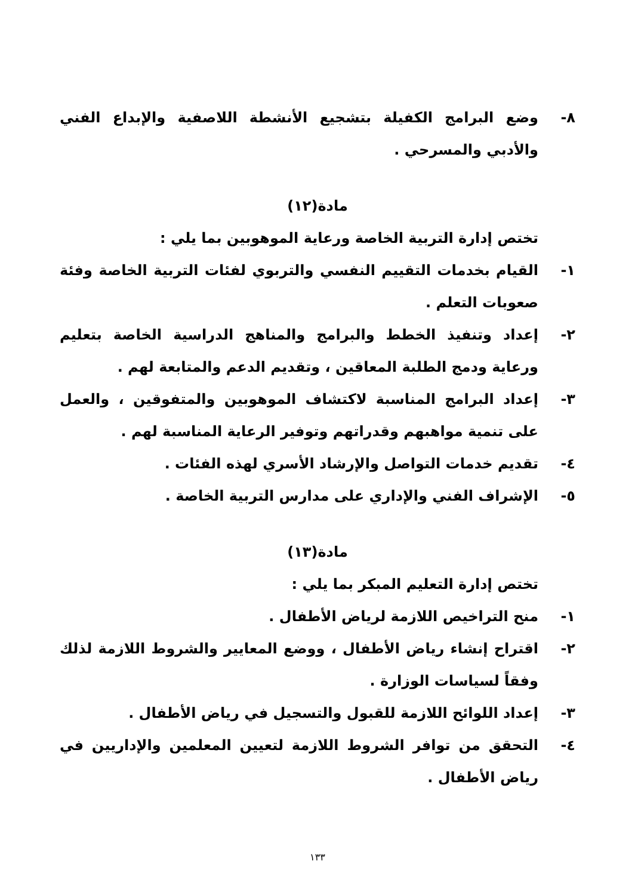٨- وضع البرامج الكفيلة بتشجيع الأنشطة اللاصفية والإبداع الفني والأدبي والمسرحي .
مادة(١٢)
تختص إدارة التربية الخاصة ورعاية الموهوبين بما يلي :
١- القيام بخدمات التقييم النفسي والتربوي لفئات التربية الخاصة وفئة صعوبات التعلم .
٢- إعداد وتنفيذ الخطط والبرامج والمناهج الدراسية الخاصة بتعليم ورعاية ودمج الطلبة المعاقين ، وتقديم الدعم والمتابعة لهم .
٣- إعداد البرامج المناسبة لاكتشاف الموهوبين والمتفوقين ، والعمل على تنمية مواهبهم وقدراتهم وتوفير الرعاية المناسبة لهم .
٤- تقديم خدمات التواصل والإرشاد الأسري لهذه الفئات .
٥- الإشراف الفني والإداري على مدارس التربية الخاصة .
مادة(١٣)
تختص إدارة التعليم المبكر بما يلي :
١- منح التراخيص اللازمة لرياض الأطفال .
٢- اقتراح إنشاء رياض الأطفال ، ووضع المعايير والشروط اللازمة لذلك وفقاً لسياسات الوزارة .
٣- إعداد اللوائح اللازمة للقبول والتسجيل في رياض الأطفال .
٤- التحقق من توافر الشروط اللازمة لتعيين المعلمين والإداريين في رياض الأطفال .
١٣٣